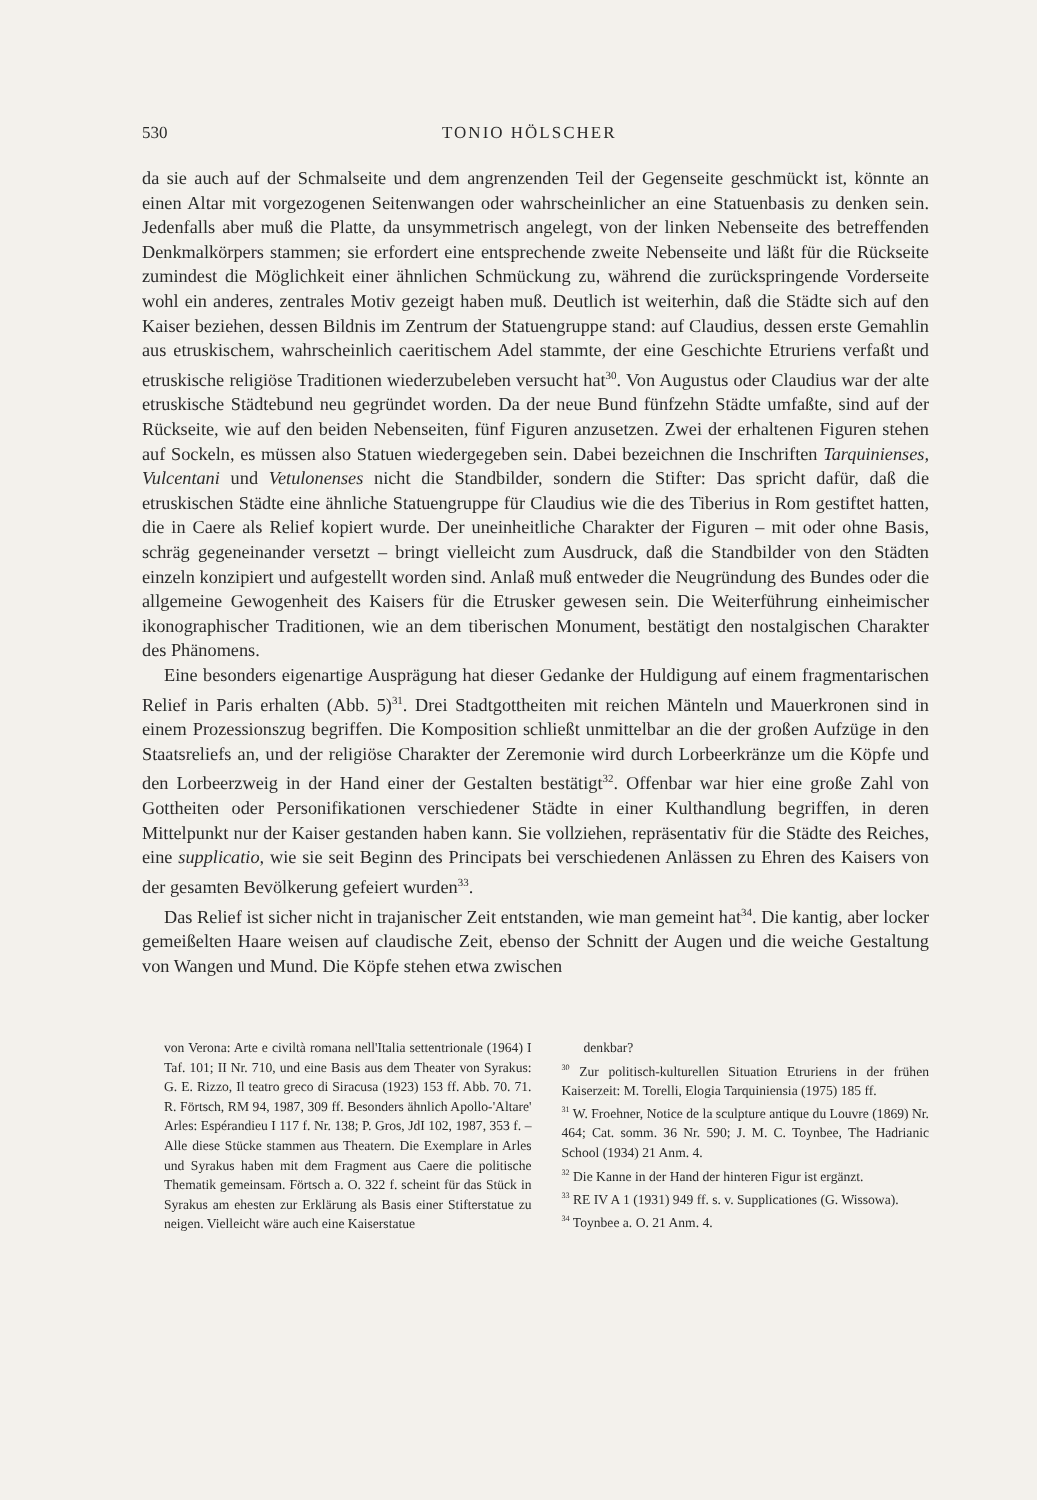530 TONIO HÖLSCHER
da sie auch auf der Schmalseite und dem angrenzenden Teil der Gegenseite geschmückt ist, könnte an einen Altar mit vorgezogenen Seitenwangen oder wahrscheinlicher an eine Statuenbasis zu denken sein. Jedenfalls aber muß die Platte, da unsymmetrisch angelegt, von der linken Nebenseite des betreffenden Denkmalkörpers stammen; sie erfordert eine entsprechende zweite Nebenseite und läßt für die Rückseite zumindest die Möglichkeit einer ähnlichen Schmückung zu, während die zurückspringende Vorderseite wohl ein anderes, zentrales Motiv gezeigt haben muß. Deutlich ist weiterhin, daß die Städte sich auf den Kaiser beziehen, dessen Bildnis im Zentrum der Statuengruppe stand: auf Claudius, dessen erste Gemahlin aus etruskischem, wahrscheinlich caeritischem Adel stammte, der eine Geschichte Etruriens verfaßt und etruskische religiöse Traditionen wiederzubeleben versucht hat<sup>30</sup>. Von Augustus oder Claudius war der alte etruskische Städtebund neu gegründet worden. Da der neue Bund fünfzehn Städte umfaßte, sind auf der Rückseite, wie auf den beiden Nebenseiten, fünf Figuren anzusetzen. Zwei der erhaltenen Figuren stehen auf Sockeln, es müssen also Statuen wiedergegeben sein. Dabei bezeichnen die Inschriften Tarquinienses, Vulcentani und Vetulonenses nicht die Standbilder, sondern die Stifter: Das spricht dafür, daß die etruskischen Städte eine ähnliche Statuengruppe für Claudius wie die des Tiberius in Rom gestiftet hatten, die in Caere als Relief kopiert wurde. Der uneinheitliche Charakter der Figuren – mit oder ohne Basis, schräg gegeneinander versetzt – bringt vielleicht zum Ausdruck, daß die Standbilder von den Städten einzeln konzipiert und aufgestellt worden sind. Anlaß muß entweder die Neugründung des Bundes oder die allgemeine Gewogenheit des Kaisers für die Etrusker gewesen sein. Die Weiterführung einheimischer ikonographischer Traditionen, wie an dem tiberischen Monument, bestätigt den nostalgischen Charakter des Phänomens.
Eine besonders eigenartige Ausprägung hat dieser Gedanke der Huldigung auf einem fragmentarischen Relief in Paris erhalten (Abb. 5)<sup>31</sup>. Drei Stadtgottheiten mit reichen Mänteln und Mauerkronen sind in einem Prozessionszug begriffen. Die Komposition schließt unmittelbar an die der großen Aufzüge in den Staatsreliefs an, und der religiöse Charakter der Zeremonie wird durch Lorbeerkränze um die Köpfe und den Lorbeerzweig in der Hand einer der Gestalten bestätigt<sup>32</sup>. Offenbar war hier eine große Zahl von Gottheiten oder Personifikationen verschiedener Städte in einer Kulthandlung begriffen, in deren Mittelpunkt nur der Kaiser gestanden haben kann. Sie vollziehen, repräsentativ für die Städte des Reiches, eine supplicatio, wie sie seit Beginn des Principats bei verschiedenen Anlässen zu Ehren des Kaisers von der gesamten Bevölkerung gefeiert wurden<sup>33</sup>.
Das Relief ist sicher nicht in trajanischer Zeit entstanden, wie man gemeint hat<sup>34</sup>. Die kantig, aber locker gemeißelten Haare weisen auf claudische Zeit, ebenso der Schnitt der Augen und die weiche Gestaltung von Wangen und Mund. Die Köpfe stehen etwa zwischen
von Verona: Arte e civiltà romana nell'Italia settentrionale (1964) I Taf. 101; II Nr. 710, und eine Basis aus dem Theater von Syrakus: G. E. Rizzo, Il teatro greco di Siracusa (1923) 153 ff. Abb. 70. 71. R. Förtsch, RM 94, 1987, 309 ff. Besonders ähnlich Apollo-'Altare' Arles: Espérandieu I 117 f. Nr. 138; P. Gros, JdI 102, 1987, 353 f. – Alle diese Stücke stammen aus Theatern. Die Exemplare in Arles und Syrakus haben mit dem Fragment aus Caere die politische Thematik gemeinsam. Förtsch a. O. 322 f. scheint für das Stück in Syrakus am ehesten zur Erklärung als Basis einer Stifterstatue zu neigen. Vielleicht wäre auch eine Kaiserstatue
denkbar?
<sup>30</sup> Zur politisch-kulturellen Situation Etruriens in der frühen Kaiserzeit: M. Torelli, Elogia Tarquiniensia (1975) 185 ff.
<sup>31</sup> W. Froehner, Notice de la sculpture antique du Louvre (1869) Nr. 464; Cat. somm. 36 Nr. 590; J. M. C. Toynbee, The Hadrianic School (1934) 21 Anm. 4.
<sup>32</sup> Die Kanne in der Hand der hinteren Figur ist ergänzt.
<sup>33</sup> RE IV A 1 (1931) 949 ff. s. v. Supplicationes (G. Wissowa).
<sup>34</sup> Toynbee a. O. 21 Anm. 4.